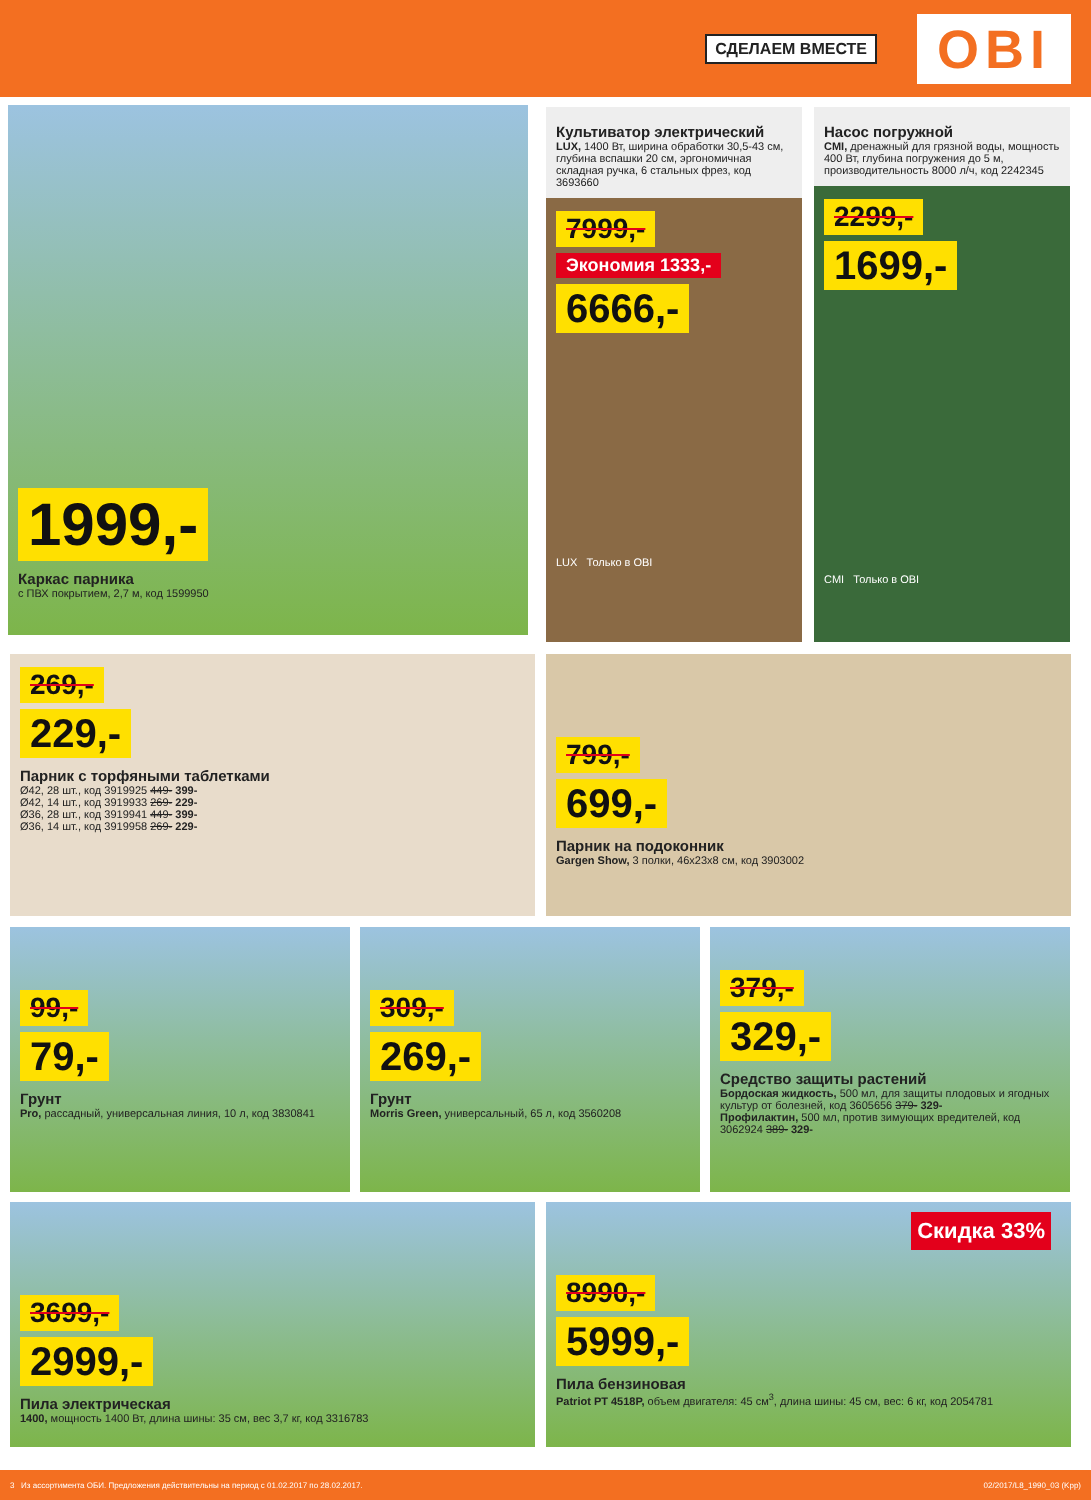СДЕЛАЕМ ВМЕСТЕ
OBI
1999,-
Каркас парника
с ПВХ покрытием, 2,7 м, код 1599950
Культиватор электрический
LUX, 1400 Вт, ширина обработки 30,5-43 см, глубина вспашки 20 см, эргономичная складная ручка, 6 стальных фрез, код 3693660
7999,-
Экономия 1333,-
6666,-
LUX Только в OBI
Насос погружной
CMI, дренажный для грязной воды, мощность 400 Вт, глубина погружения до 5 м, производительность 8000 л/ч, код 2242345
2299,-
1699,-
CMI Только в OBI
269,-
229,-
Парник с торфяными таблетками
Ø42, 28 шт., код 3919925 449- 399-
Ø42, 14 шт., код 3919933 269- 229-
Ø36, 28 шт., код 3919941 449- 399-
Ø36, 14 шт., код 3919958 269- 229-
799,-
699,-
Парник на подоконник
Gargen Show, 3 полки, 46x23x8 см, код 3903002
99,-
79,-
Грунт
Pro, рассадный, универсальная линия, 10 л, код 3830841
309,-
269,-
Грунт
Morris Green, универсальный, 65 л, код 3560208
379,-
329,-
Средство защиты растений
Бордоская жидкость, 500 мл, для защиты плодовых и ягодных культур от болезней, код 3605656 379- 329-
Профилактин, 500 мл, против зимующих вредителей, код 3062924 389- 329-
3699,-
2999,-
Пила электрическая
1400, мощность 1400 Вт, длина шины: 35 см, вес 3,7 кг, код 3316783
8990,-
5999,-
Пила бензиновая
Patriot PT 4518P, объем двигателя: 45 см<sup>3</sup>, длина шины: 45 см, вес: 6 кг, код 2054781
Скидка 33%
3 Из ассортимента ОБИ. Предложения действительны на период с 01.02.2017 по 28.02.2017. 02/2017/L8_1990_03 (Kpp)